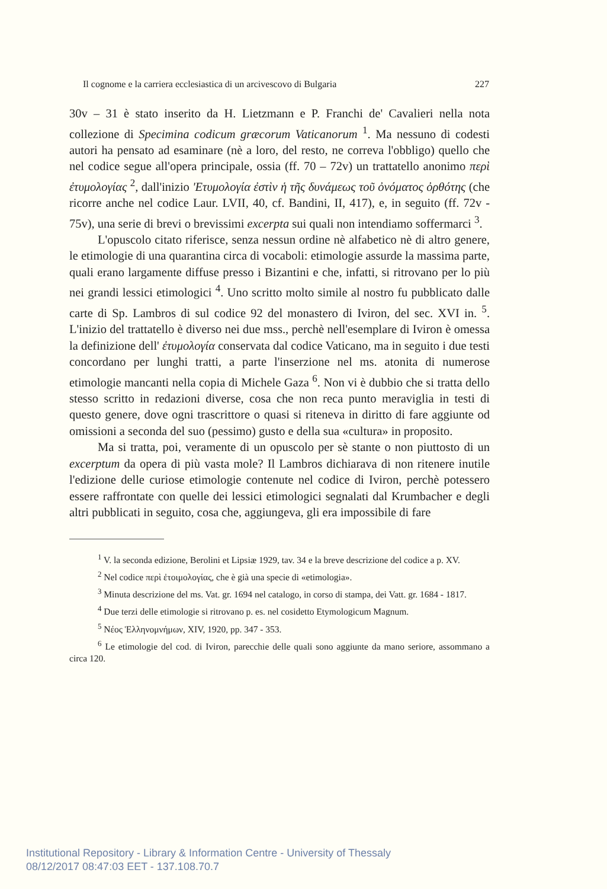Il cognome e la carriera ecclesiastica di un arcivescovo di Bulgaria 227
30v – 31 è stato inserito da H. Lietzmann e P. Franchi de' Cavalieri nella nota collezione di Specimina codicum græcorum Vaticanorum <sup>1</sup>. Ma nessuno di codesti autori ha pensato ad esaminare (nè a loro, del resto, ne correva l'obbligo) quello che nel codice segue all'opera principale, ossia (ff. 70 – 72v) un trattatello anonimo περὶ ἐτυμολογίας <sup>2</sup>, dall'inizio 'Ετυμολογία ἐστὶν ἡ τῆς δυνάμεως τοῦ ὀνόματος ὀρθότης (che ricorre anche nel codice Laur. LVII, 40, cf. Bandini, II, 417), e, in seguito (ff. 72v - 75v), una serie di brevi o brevissimi excerpta sui quali non intendiamo soffermarci <sup>3</sup>.
L'opuscolo citato riferisce, senza nessun ordine nè alfabetico nè di altro genere, le etimologie di una quarantina circa di vocaboli: etimologie assurde la massima parte, quali erano largamente diffuse presso i Bizantini e che, infatti, si ritrovano per lo più nei grandi lessici etimologici <sup>4</sup>. Uno scritto molto simile al nostro fu pubblicato dalle carte di Sp. Lambros di sul codice 92 del monastero di Iviron, del sec. XVI in. <sup>5</sup>. L'inizio del trattatello è diverso nei due mss., perchè nell'esemplare di Iviron è omessa la definizione dell' ἐτυμολογία conservata dal codice Vaticano, ma in seguito i due testi concordano per lunghi tratti, a parte l'inserzione nel ms. atonita di numerose etimologie mancanti nella copia di Michele Gaza <sup>6</sup>. Non vi è dubbio che si tratta dello stesso scritto in redazioni diverse, cosa che non reca punto meraviglia in testi di questo genere, dove ogni trascrittore o quasi si riteneva in diritto di fare aggiunte od omissioni a seconda del suo (pessimo) gusto e della sua «cultura» in proposito.
Ma si tratta, poi, veramente di un opuscolo per sè stante o non piuttosto di un excerptum da opera di più vasta mole? Il Lambros dichiarava di non ritenere inutile l'edizione delle curiose etimologie contenute nel codice di Iviron, perchè potessero essere raffrontate con quelle dei lessici etimologici segnalati dal Krumbacher e degli altri pubblicati in seguito, cosa che, aggiungeva, gli era impossibile di fare
<sup>1</sup> V. la seconda edizione, Berolini et Lipsiæ 1929, tav. 34 e la breve descrizione del codice a p. XV.
<sup>2</sup> Nel codice περὶ ἐτοιμολογίας, che è già una specie di «etimologia».
<sup>3</sup> Minuta descrizione del ms. Vat. gr. 1694 nel catalogo, in corso di stampa, dei Vatt. gr. 1684 - 1817.
<sup>4</sup> Due terzi delle etimologie si ritrovano p. es. nel cosidetto Etymologicum Magnum.
<sup>5</sup> Νέος Ἑλληνομνήμων, XIV, 1920, pp. 347 - 353.
<sup>6</sup> Le etimologie del cod. di Iviron, parecchie delle quali sono aggiunte da mano seriore, assommano a circa 120.
Institutional Repository - Library & Information Centre - University of Thessaly
08/12/2017 08:47:03 EET - 137.108.70.7